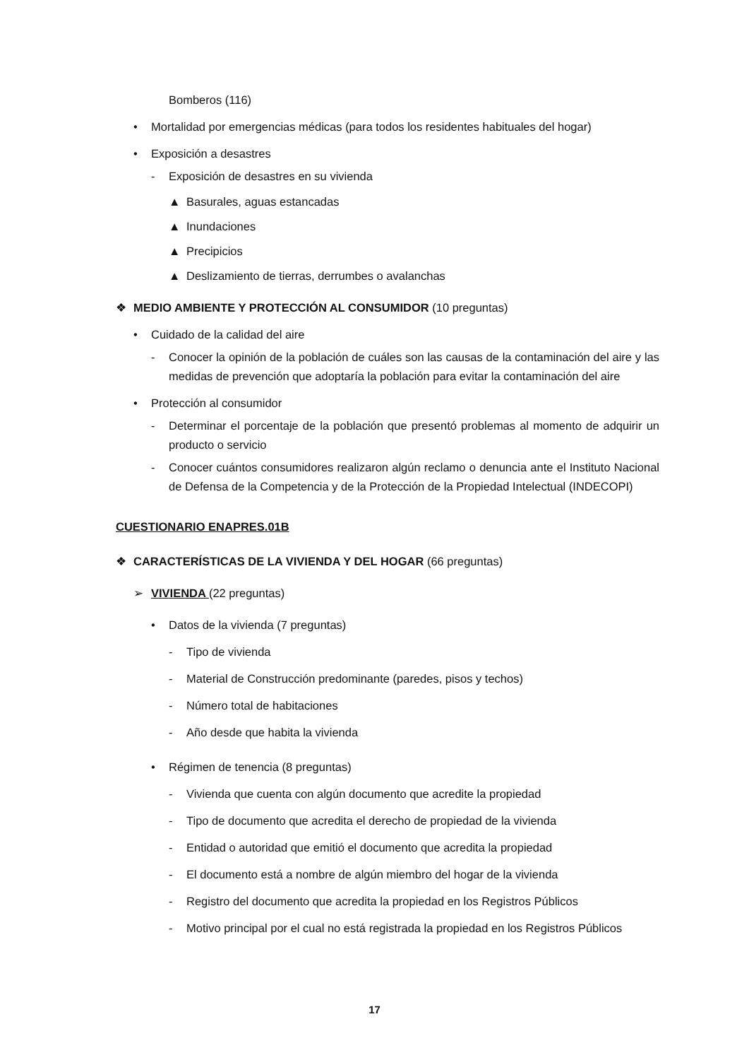Bomberos (116)
• Mortalidad por emergencias médicas (para todos los residentes habituales del hogar)
• Exposición a desastres
- Exposición de desastres en su vivienda
▲ Basurales, aguas estancadas
▲ Inundaciones
▲ Precipicios
▲ Deslizamiento de tierras, derrumbes o avalanchas
❖ MEDIO AMBIENTE Y PROTECCIÓN AL CONSUMIDOR (10 preguntas)
• Cuidado de la calidad del aire
- Conocer la opinión de la población de cuáles son las causas de la contaminación del aire y las medidas de prevención que adoptaría la población para evitar la contaminación del aire
• Protección al consumidor
- Determinar el porcentaje de la población que presentó problemas al momento de adquirir un producto o servicio
- Conocer cuántos consumidores realizaron algún reclamo o denuncia ante el Instituto Nacional de Defensa de la Competencia y de la Protección de la Propiedad Intelectual (INDECOPI)
CUESTIONARIO ENAPRES.01B
❖ CARACTERÍSTICAS DE LA VIVIENDA Y DEL HOGAR (66 preguntas)
➢ VIVIENDA (22 preguntas)
• Datos de la vivienda (7 preguntas)
- Tipo de vivienda
- Material de Construcción predominante (paredes, pisos y techos)
- Número total de habitaciones
- Año desde que habita la vivienda
• Régimen de tenencia (8 preguntas)
- Vivienda que cuenta con algún documento que acredite la propiedad
- Tipo de documento que acredita el derecho de propiedad de la vivienda
- Entidad o autoridad que emitió el documento que acredita la propiedad
- El documento está a nombre de algún miembro del hogar de la vivienda
- Registro del documento que acredita la propiedad en los Registros Públicos
- Motivo principal por el cual no está registrada la propiedad en los Registros Públicos
17